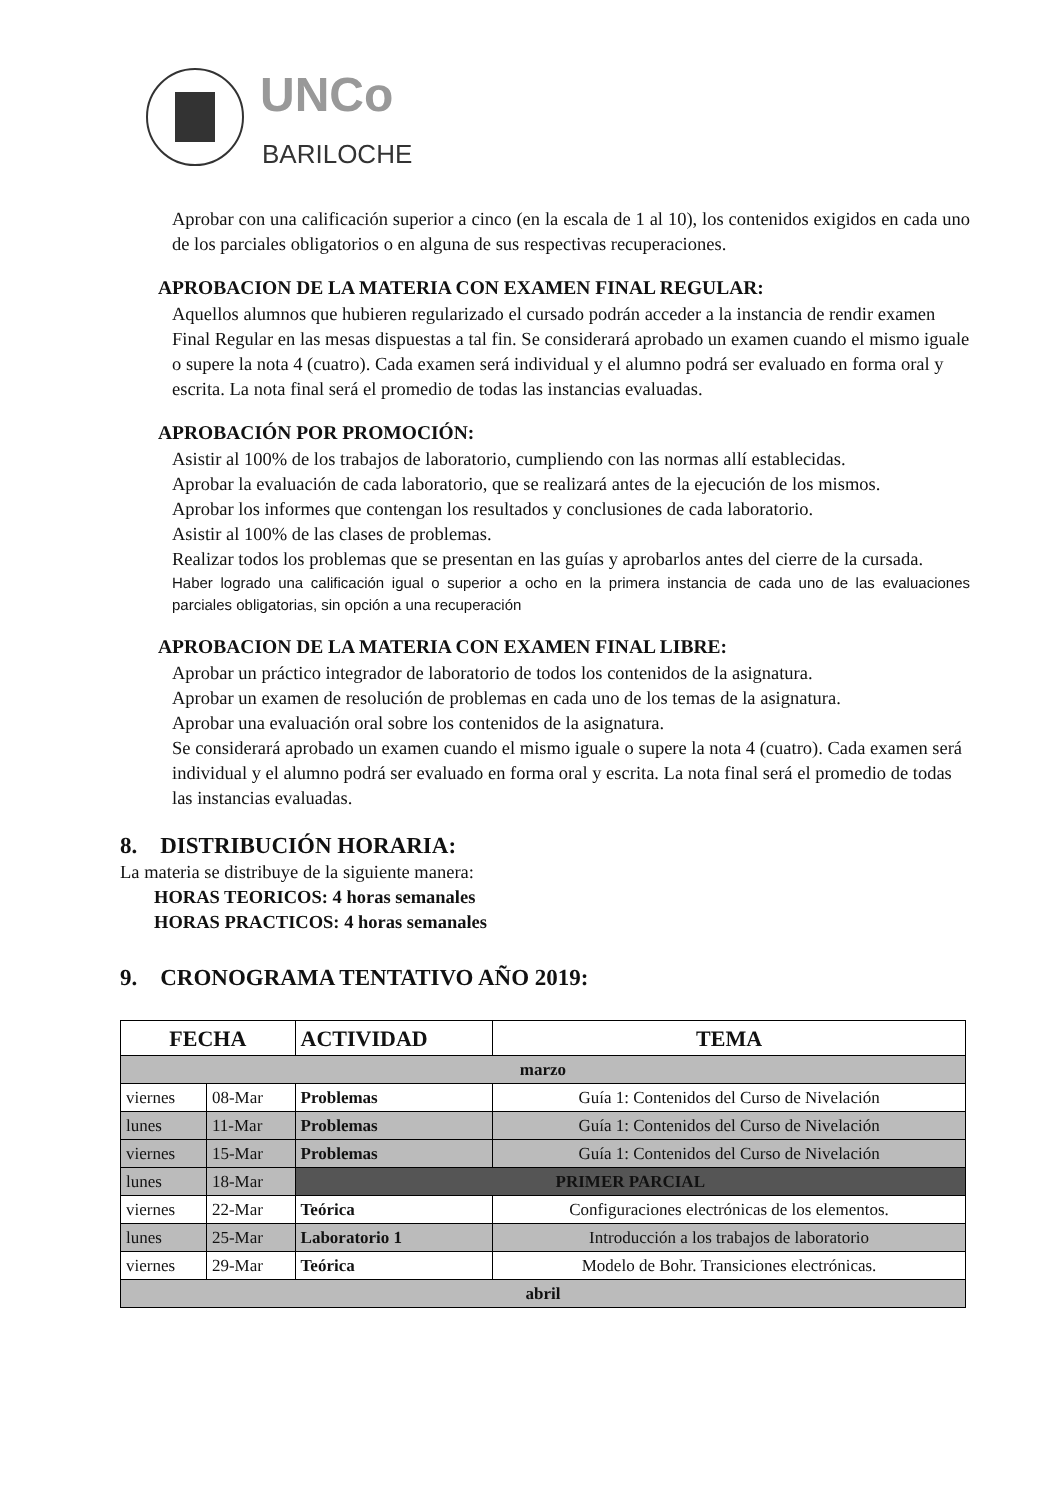UNCo
BARILOCHE
Aprobar con una calificación superior a cinco (en la escala de 1 al 10), los contenidos exigidos en cada uno de los parciales obligatorios o en alguna de sus respectivas recuperaciones.
APROBACION DE LA MATERIA CON EXAMEN FINAL REGULAR:
Aquellos alumnos que hubieren regularizado el cursado podrán acceder a la instancia de rendir examen Final Regular en las mesas dispuestas a tal fin. Se considerará aprobado un examen cuando el mismo iguale o supere la nota 4 (cuatro). Cada examen será individual y el alumno podrá ser evaluado en forma oral y escrita. La nota final será el promedio de todas las instancias evaluadas.
APROBACIÓN POR PROMOCIÓN:
Asistir al 100% de los trabajos de laboratorio, cumpliendo con las normas allí establecidas.
Aprobar la evaluación de cada laboratorio, que se realizará antes de la ejecución de los mismos.
Aprobar los informes que contengan los resultados y conclusiones de cada laboratorio.
Asistir al 100% de las clases de problemas.
Realizar todos los problemas que se presentan en las guías y aprobarlos antes del cierre de la cursada.
Haber logrado una calificación igual o superior a ocho en la primera instancia de cada uno de las evaluaciones parciales obligatorias, sin opción a una recuperación
APROBACION DE LA MATERIA CON EXAMEN FINAL LIBRE:
Aprobar un práctico integrador de laboratorio de todos los contenidos de la asignatura.
Aprobar un examen de resolución de problemas en cada uno de los temas de la asignatura.
Aprobar una evaluación oral sobre los contenidos de la asignatura.
Se considerará aprobado un examen cuando el mismo iguale o supere la nota 4 (cuatro). Cada examen será individual y el alumno podrá ser evaluado en forma oral y escrita. La nota final será el promedio de todas las instancias evaluadas.
8. DISTRIBUCIÓN HORARIA:
La materia se distribuye de la siguiente manera:
HORAS TEORICOS: 4 horas semanales
HORAS PRACTICOS: 4 horas semanales
9. CRONOGRAMA TENTATIVO AÑO 2019:
| FECHA | | ACTIVIDAD | TEMA |
| --- | --- | --- | --- |
| marzo | | | |
| viernes | 08-Mar | Problemas | Guía 1: Contenidos del Curso de Nivelación |
| lunes | 11-Mar | Problemas | Guía 1: Contenidos del Curso de Nivelación |
| viernes | 15-Mar | Problemas | Guía 1: Contenidos del Curso de Nivelación |
| lunes | 18-Mar | PRIMER PARCIAL | |
| viernes | 22-Mar | Teórica | Configuraciones electrónicas de los elementos. |
| lunes | 25-Mar | Laboratorio 1 | Introducción a los trabajos de laboratorio |
| viernes | 29-Mar | Teórica | Modelo de Bohr. Transiciones electrónicas. |
| abril | | | |